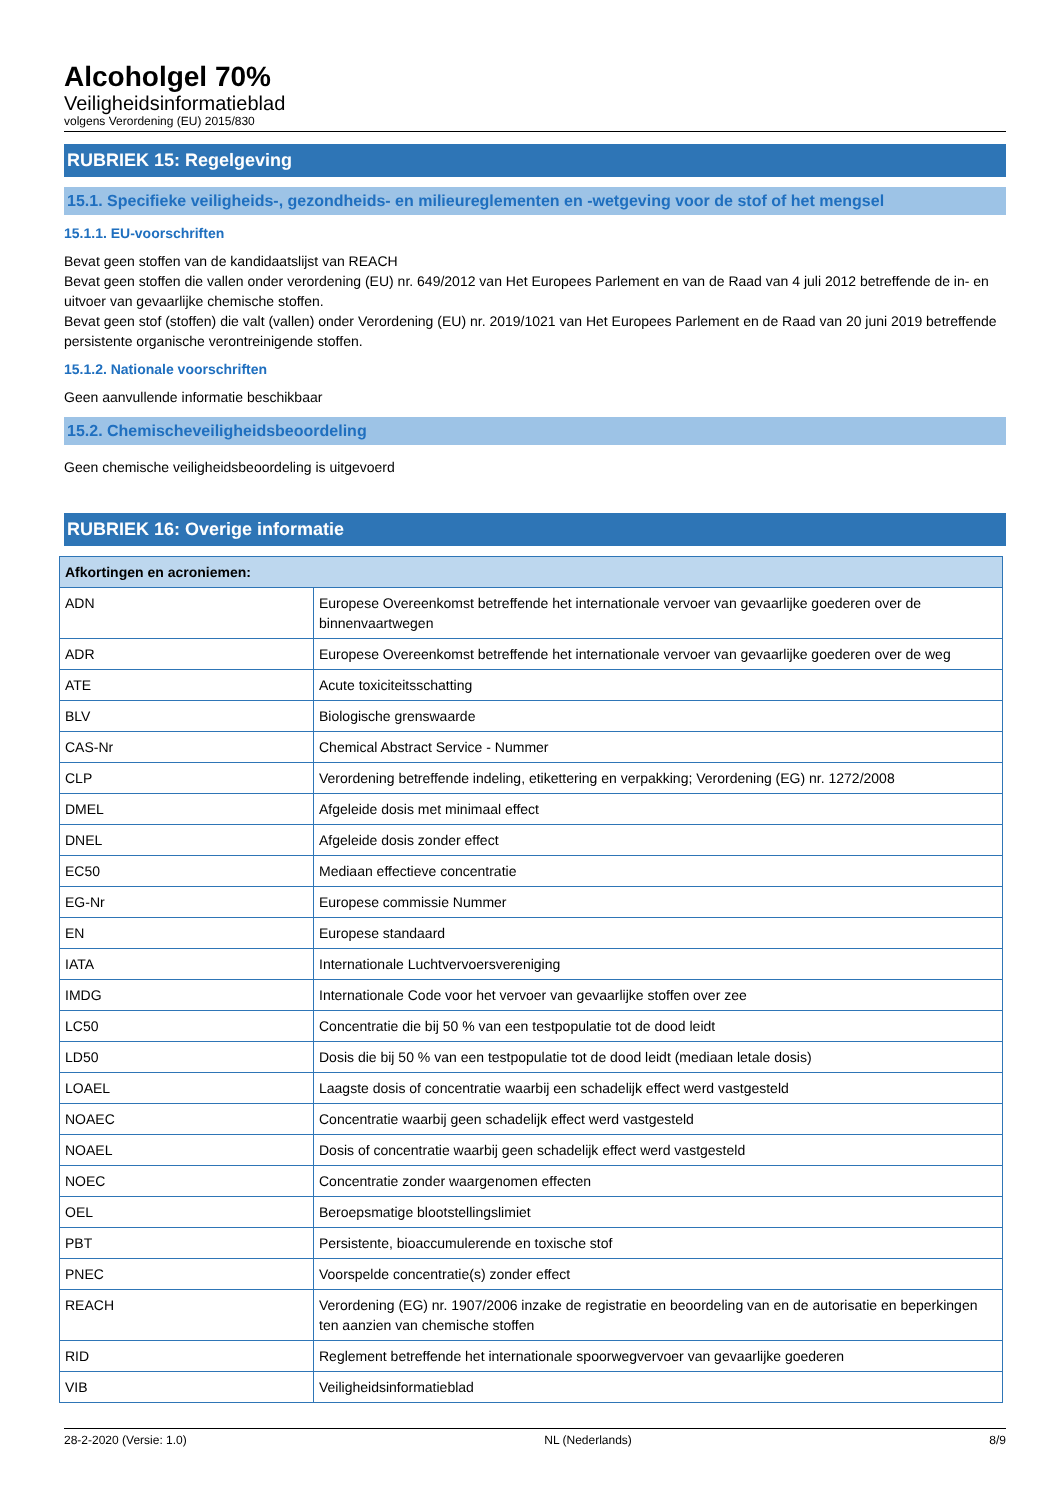Alcoholgel 70%
Veiligheidsinformatieblad
volgens Verordening (EU) 2015/830
RUBRIEK 15: Regelgeving
15.1. Specifieke veiligheids-, gezondheids- en milieureglementen en -wetgeving voor de stof of het mengsel
15.1.1. EU-voorschriften
Bevat geen stoffen van de kandidaatslijst van REACH
Bevat geen stoffen die vallen onder verordening (EU) nr. 649/2012 van Het Europees Parlement en van de Raad van 4 juli 2012 betreffende de in- en uitvoer van gevaarlijke chemische stoffen.
Bevat geen stof (stoffen) die valt (vallen) onder Verordening (EU) nr. 2019/1021 van Het Europees Parlement en de Raad van 20 juni 2019 betreffende persistente organische verontreinigende stoffen.
15.1.2. Nationale voorschriften
Geen aanvullende informatie beschikbaar
15.2. Chemischeveiligheidsbeoordeling
Geen chemische veiligheidsbeoordeling is uitgevoerd
RUBRIEK 16: Overige informatie
| Afkortingen en acroniemen: | |
| --- | --- |
| ADN | Europese Overeenkomst betreffende het internationale vervoer van gevaarlijke goederen over de binnenvaartwegen |
| ADR | Europese Overeenkomst betreffende het internationale vervoer van gevaarlijke goederen over de weg |
| ATE | Acute toxiciteitsschatting |
| BLV | Biologische grenswaarde |
| CAS-Nr | Chemical Abstract Service - Nummer |
| CLP | Verordening betreffende indeling, etikettering en verpakking; Verordening (EG) nr. 1272/2008 |
| DMEL | Afgeleide dosis met minimaal effect |
| DNEL | Afgeleide dosis zonder effect |
| EC50 | Mediaan effectieve concentratie |
| EG-Nr | Europese commissie Nummer |
| EN | Europese standaard |
| IATA | Internationale Luchtvervoersvereniging |
| IMDG | Internationale Code voor het vervoer van gevaarlijke stoffen over zee |
| LC50 | Concentratie die bij 50 % van een testpopulatie tot de dood leidt |
| LD50 | Dosis die bij 50 % van een testpopulatie tot de dood leidt (mediaan letale dosis) |
| LOAEL | Laagste dosis of concentratie waarbij een schadelijk effect werd vastgesteld |
| NOAEC | Concentratie waarbij geen schadelijk effect werd vastgesteld |
| NOAEL | Dosis of concentratie waarbij geen schadelijk effect werd vastgesteld |
| NOEC | Concentratie zonder waargenomen effecten |
| OEL | Beroepsmatige blootstellingslimiet |
| PBT | Persistente, bioaccumulerende en toxische stof |
| PNEC | Voorspelde concentratie(s) zonder effect |
| REACH | Verordening (EG) nr. 1907/2006 inzake de registratie en beoordeling van en de autorisatie en beperkingen ten aanzien van chemische stoffen |
| RID | Reglement betreffende het internationale spoorwegvervoer van gevaarlijke goederen |
| VIB | Veiligheidsinformatieblad |
28-2-2020 (Versie: 1.0) NL (Nederlands) 8/9